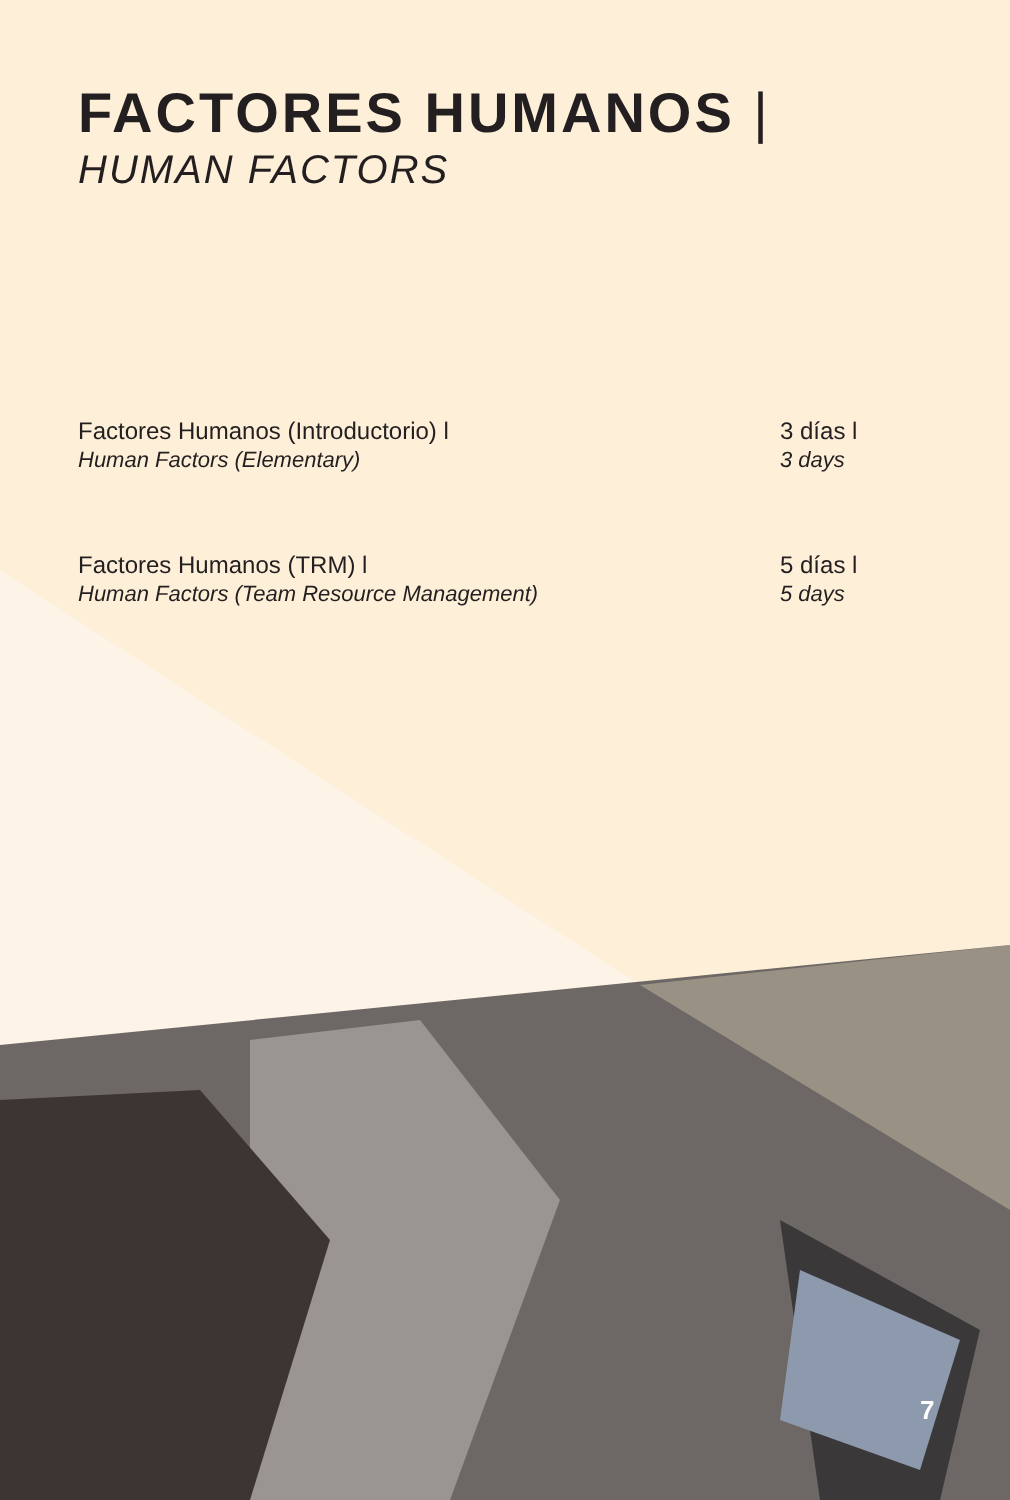FACTORES HUMANOS |
HUMAN FACTORS
Factores Humanos (Introductorio) l
Human Factors (Elementary)
3 días l
3 days
Factores Humanos (TRM) l
Human Factors (Team Resource Management)
5 días l
5 days
7